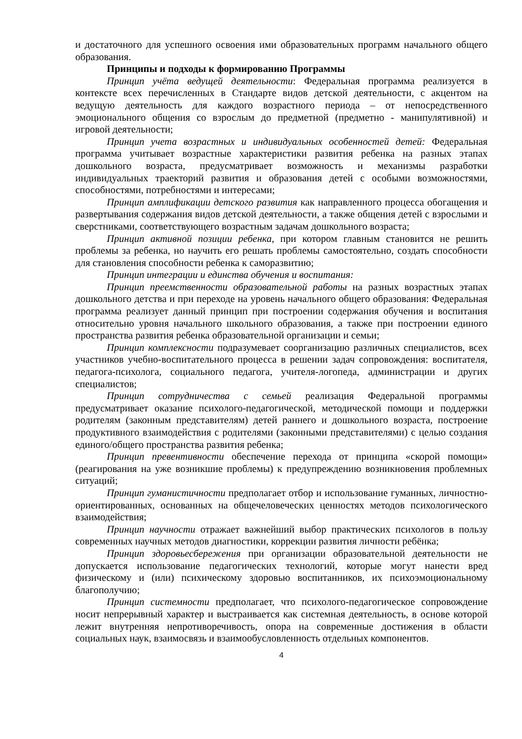и достаточного для успешного освоения ими образовательных программ начального общего образования.
Принципы и подходы к формированию Программы
Принцип учёта ведущей деятельности: Федеральная программа реализуется в контексте всех перечисленных в Стандарте видов детской деятельности, с акцентом на ведущую деятельность для каждого возрастного периода – от непосредственного эмоционального общения со взрослым до предметной (предметно - манипулятивной) и игровой деятельности;
Принцип учета возрастных и индивидуальных особенностей детей: Федеральная программа учитывает возрастные характеристики развития ребенка на разных этапах дошкольного возраста, предусматривает возможность и механизмы разработки индивидуальных траекторий развития и образования детей с особыми возможностями, способностями, потребностями и интересами;
Принцип амплификации детского развития как направленного процесса обогащения и развертывания содержания видов детской деятельности, а также общения детей с взрослыми и сверстниками, соответствующего возрастным задачам дошкольного возраста;
Принцип активной позиции ребенка, при котором главным становится не решить проблемы за ребенка, но научить его решать проблемы самостоятельно, создать способности для становления способности ребенка к саморазвитию;
Принцип интеграции и единства обучения и воспитания:
Принцип преемственности образовательной работы на разных возрастных этапах дошкольного детства и при переходе на уровень начального общего образования: Федеральная программа реализует данный принцип при построении содержания обучения и воспитания относительно уровня начального школьного образования, а также при построении единого пространства развития ребенка образовательной организации и семьи;
Принцип комплексности подразумевает соорганизацию различных специалистов, всех участников учебно-воспитательного процесса в решении задач сопровождения: воспитателя, педагога-психолога, социального педагога, учителя-логопеда, администрации и других специалистов;
Принцип сотрудничества с семьей реализация Федеральной программы предусматривает оказание психолого-педагогической, методической помощи и поддержки родителям (законным представителям) детей раннего и дошкольного возраста, построение продуктивного взаимодействия с родителями (законными представителями) с целью создания единого/общего пространства развития ребенка;
Принцип превентивности обеспечение перехода от принципа «скорой помощи» (реагирования на уже возникшие проблемы) к предупреждению возникновения проблемных ситуаций;
Принцип гуманистичности предполагает отбор и использование гуманных, личностно-ориентированных, основанных на общечеловеческих ценностях методов психологического взаимодействия;
Принцип научности отражает важнейший выбор практических психологов в пользу современных научных методов диагностики, коррекции развития личности ребёнка;
Принцип здоровьесбережения при организации образовательной деятельности не допускается использование педагогических технологий, которые могут нанести вред физическому и (или) психическому здоровью воспитанников, их психоэмоциональному благополучию;
Принцип системности предполагает, что психолого-педагогическое сопровождение носит непрерывный характер и выстраивается как системная деятельность, в основе которой лежит внутренняя непротиворечивость, опора на современные достижения в области социальных наук, взаимосвязь и взаимообусловленность отдельных компонентов.
4